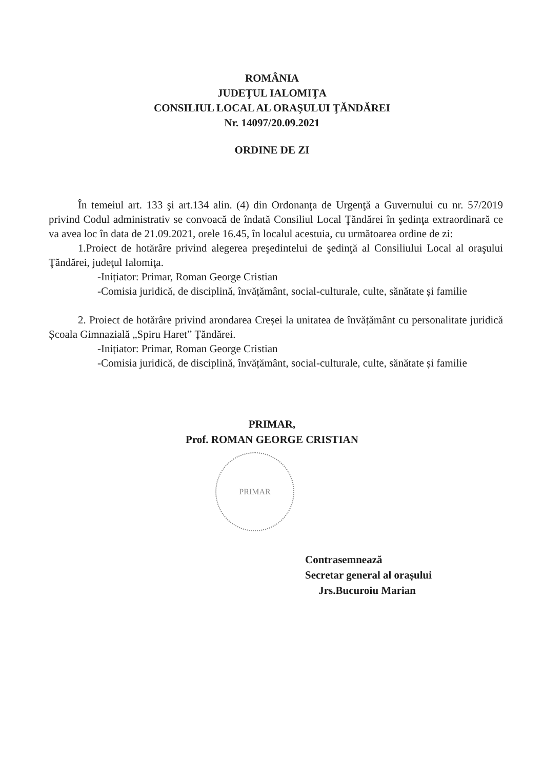ROMÂNIA
JUDEŢUL IALOMIŢA
CONSILIUL LOCAL AL ORAŞULUI ŢĂNDĂREI
Nr. 14097/20.09.2021
ORDINE DE ZI
În temeiul art. 133 şi art.134 alin. (4) din Ordonanţa de Urgenţă a Guvernului cu nr. 57/2019 privind Codul administrativ se convoacă de îndată Consiliul Local Ţăndărei în şedinţa extraordinară ce va avea loc în data de 21.09.2021, orele 16.45, în localul acestuia, cu următoarea ordine de zi:
1.Proiect de hotărâre privind alegerea preşedintelui de şedinţă al Consiliului Local al oraşului Ţăndărei, judeţul Ialomiţa.
-Inițiator: Primar, Roman George Cristian
-Comisia juridică, de disciplină, învățământ, social-culturale, culte, sănătate și familie
2. Proiect de hotărâre privind arondarea Creșei la unitatea de învățământ cu personalitate juridică Școala Gimnazială „Spiru Haret” Țăndărei.
-Inițiator: Primar, Roman George Cristian
-Comisia juridică, de disciplină, învățământ, social-culturale, culte, sănătate și familie
PRIMAR,
Prof. ROMAN GEORGE CRISTIAN
PRIMAR
Contrasemnează
Secretar general al orașului
Jrs.Bucuroiu Marian